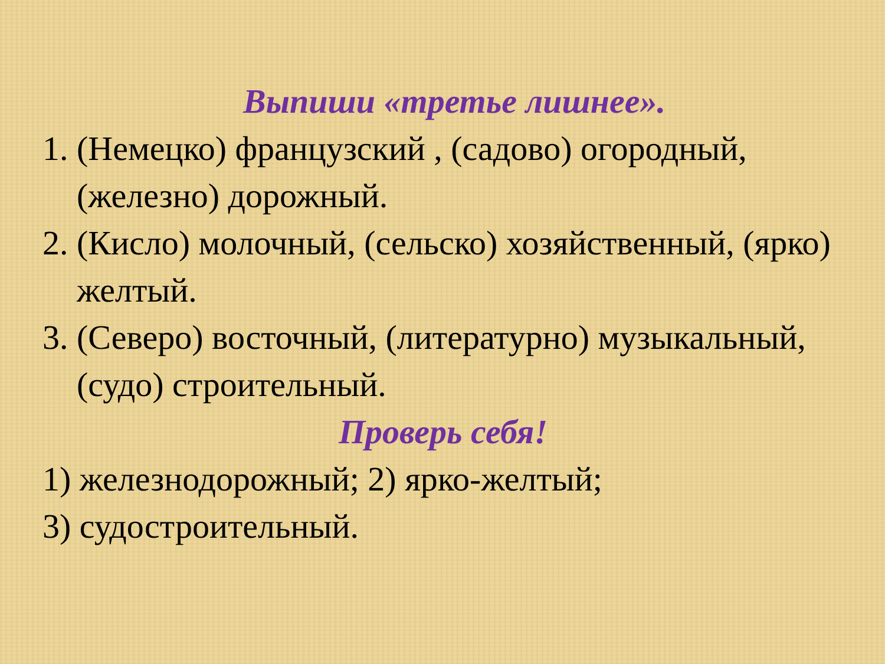Выпиши «третье лишнее».
1. (Немецко) французский , (садово) огородный, (железно) дорожный.
2. (Кисло) молочный, (сельско) хозяйственный, (ярко) желтый.
3. (Северо) восточный, (литературно) музыкальный, (судо) строительный.
Проверь себя!
1) железнодорожный; 2) ярко-желтый;
3) судостроительный.